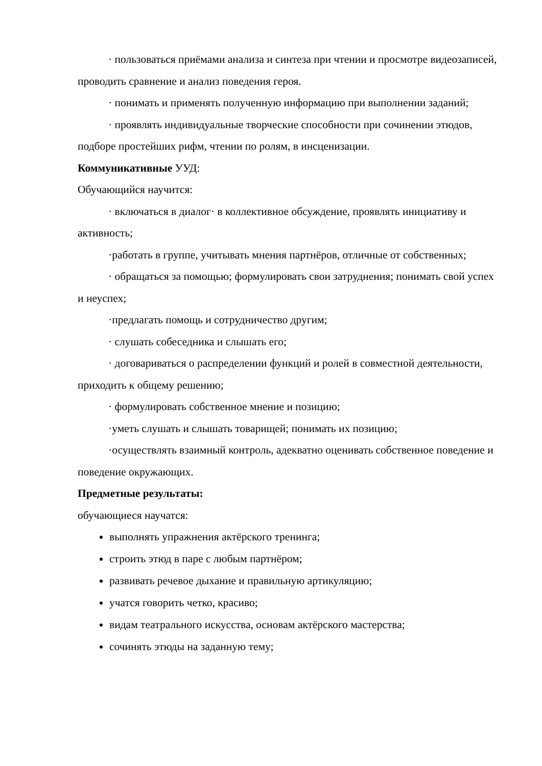· пользоваться приёмами анализа и синтеза при чтении и просмотре видеозаписей, проводить сравнение и анализ поведения героя.
· понимать и применять полученную информацию при выполнении заданий;
· проявлять индивидуальные творческие способности при сочинении этюдов, подборе простейших рифм, чтении по ролям, в инсценизации.
Коммуникативные УУД:
Обучающийся научится:
· включаться в диалог· в коллективное обсуждение, проявлять инициативу и активность;
·работать в группе, учитывать мнения партнёров, отличные от собственных;
· обращаться за помощью; формулировать свои затруднения; понимать свой успех и неуспех;
·предлагать помощь и сотрудничество другим;
· слушать собеседника и слышать его;
· договариваться о распределении функций и ролей в совместной деятельности, приходить к общему решению;
· формулировать собственное мнение и позицию;
·уметь слушать и слышать товарищей; понимать их позицию;
·осуществлять взаимный контроль, адекватно оценивать собственное поведение и поведение окружающих.
Предметные результаты:
обучающиеся научатся:
выполнять упражнения актёрского тренинга;
строить этюд в паре с любым партнёром;
развивать речевое дыхание и правильную артикуляцию;
учатся говорить четко, красиво;
видам театрального искусства, основам актёрского мастерства;
сочинять этюды на заданную тему;